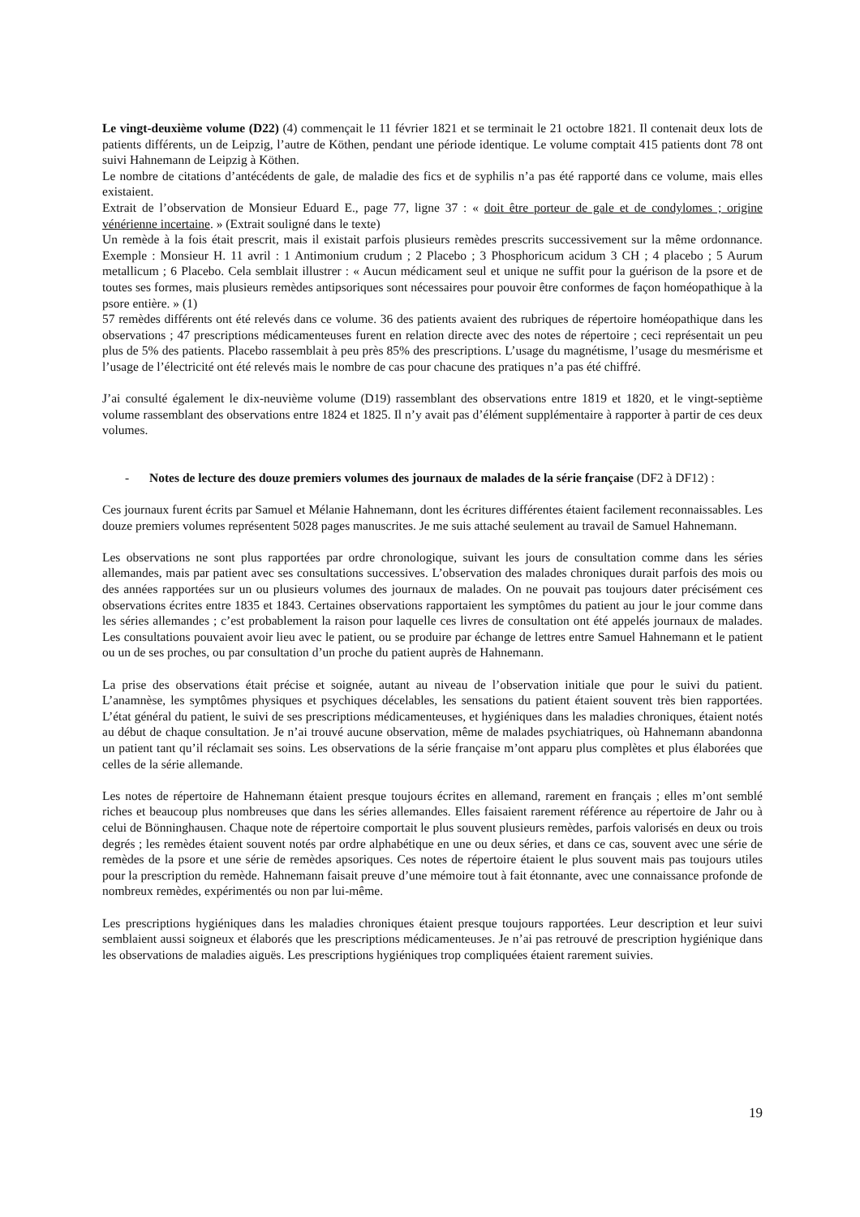Le vingt-deuxième volume (D22) (4) commençait le 11 février 1821 et se terminait le 21 octobre 1821. Il contenait deux lots de patients différents, un de Leipzig, l’autre de Köthen, pendant une période identique. Le volume comptait 415 patients dont 78 ont suivi Hahnemann de Leipzig à Köthen.
Le nombre de citations d’antécédents de gale, de maladie des fics et de syphilis n’a pas été rapporté dans ce volume, mais elles existaient.
Extrait de l’observation de Monsieur Eduard E., page 77, ligne 37 : « doit être porteur de gale et de condylomes ; origine vénérienne incertaine. » (Extrait souligné dans le texte)
Un remède à la fois était prescrit, mais il existait parfois plusieurs remèdes prescrits successivement sur la même ordonnance. Exemple : Monsieur H. 11 avril : 1 Antimonium crudum ; 2 Placebo ; 3 Phosphoricum acidum 3 CH ; 4 placebo ; 5 Aurum metallicum ; 6 Placebo. Cela semblait illustrer : « Aucun médicament seul et unique ne suffit pour la guérison de la psore et de toutes ses formes, mais plusieurs remèdes antipsoriques sont nécessaires pour pouvoir être conformes de façon homéopathique à la psore entière. » (1)
57 remèdes différents ont été relevés dans ce volume. 36 des patients avaient des rubriques de répertoire homéopathique dans les observations ; 47 prescriptions médicamenteuses furent en relation directe avec des notes de répertoire ; ceci représentait un peu plus de 5% des patients. Placebo rassemblait à peu près 85% des prescriptions. L’usage du magnétisme, l’usage du mesmérisme et l’usage de l’électricité ont été relevés mais le nombre de cas pour chacune des pratiques n’a pas été chiffré.
J’ai consulté également le dix-neuvième volume (D19) rassemblant des observations entre 1819 et 1820, et le vingt-septième volume rassemblant des observations entre 1824 et 1825. Il n’y avait pas d’élément supplémentaire à rapporter à partir de ces deux volumes.
- Notes de lecture des douze premiers volumes des journaux de malades de la série française (DF2 à DF12) :
Ces journaux furent écrits par Samuel et Mélanie Hahnemann, dont les écritures différentes étaient facilement reconnaissables. Les douze premiers volumes représentent 5028 pages manuscrites. Je me suis attaché seulement au travail de Samuel Hahnemann.
Les observations ne sont plus rapportées par ordre chronologique, suivant les jours de consultation comme dans les séries allemandes, mais par patient avec ses consultations successives. L’observation des malades chroniques durait parfois des mois ou des années rapportées sur un ou plusieurs volumes des journaux de malades. On ne pouvait pas toujours dater précisément ces observations écrites entre 1835 et 1843. Certaines observations rapportaient les symptômes du patient au jour le jour comme dans les séries allemandes ; c’est probablement la raison pour laquelle ces livres de consultation ont été appelés journaux de malades. Les consultations pouvaient avoir lieu avec le patient, ou se produire par échange de lettres entre Samuel Hahnemann et le patient ou un de ses proches, ou par consultation d’un proche du patient auprès de Hahnemann.
La prise des observations était précise et soignée, autant au niveau de l’observation initiale que pour le suivi du patient. L’anamnèse, les symptômes physiques et psychiques décelables, les sensations du patient étaient souvent très bien rapportées. L’état général du patient, le suivi de ses prescriptions médicamenteuses, et hygiéniques dans les maladies chroniques, étaient notés au début de chaque consultation. Je n’ai trouvé aucune observation, même de malades psychiatriques, où Hahnemann abandonna un patient tant qu’il réclamait ses soins. Les observations de la série française m’ont apparu plus complètes et plus élaborées que celles de la série allemande.
Les notes de répertoire de Hahnemann étaient presque toujours écrites en allemand, rarement en français ; elles m’ont semblé riches et beaucoup plus nombreuses que dans les séries allemandes. Elles faisaient rarement référence au répertoire de Jahr ou à celui de Bönninghausen. Chaque note de répertoire comportait le plus souvent plusieurs remèdes, parfois valorisés en deux ou trois degrés ; les remèdes étaient souvent notés par ordre alphabétique en une ou deux séries, et dans ce cas, souvent avec une série de remèdes de la psore et une série de remèdes apsoriques. Ces notes de répertoire étaient le plus souvent mais pas toujours utiles pour la prescription du remède. Hahnemann faisait preuve d’une mémoire tout à fait étonnante, avec une connaissance profonde de nombreux remèdes, expérimentés ou non par lui-même.
Les prescriptions hygiéniques dans les maladies chroniques étaient presque toujours rapportées. Leur description et leur suivi semblaient aussi soigneux et élaborés que les prescriptions médicamenteuses. Je n’ai pas retrouvé de prescription hygiénique dans les observations de maladies aiguës. Les prescriptions hygiéniques trop compliquées étaient rarement suivies.
19